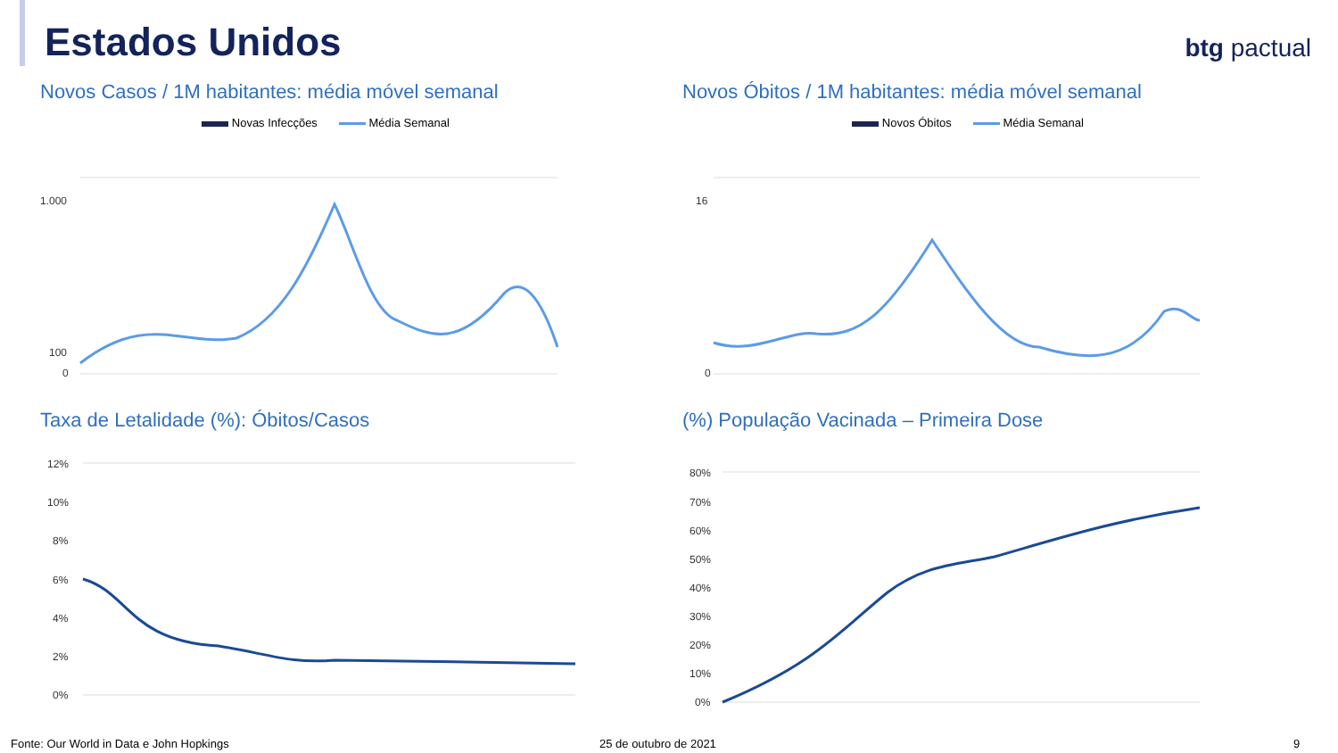Estados Unidos btg pactual
Novos Casos / 1M habitantes: média móvel semanal
Novas Infecções Média Semanal
1.000
100
0
Novos Óbitos / 1M habitantes: média móvel semanal
Novos Óbitos Média Semanal
16
0
Taxa de Letalidade (%): Óbitos/Casos
12%
10%
8%
6%
4%
2%
0%
(%) População Vacinada – Primeira Dose
80%
70%
60%
50%
40%
30%
20%
10%
0%
Fonte: Our World in Data e John Hopkings
25 de outubro de 2021 9